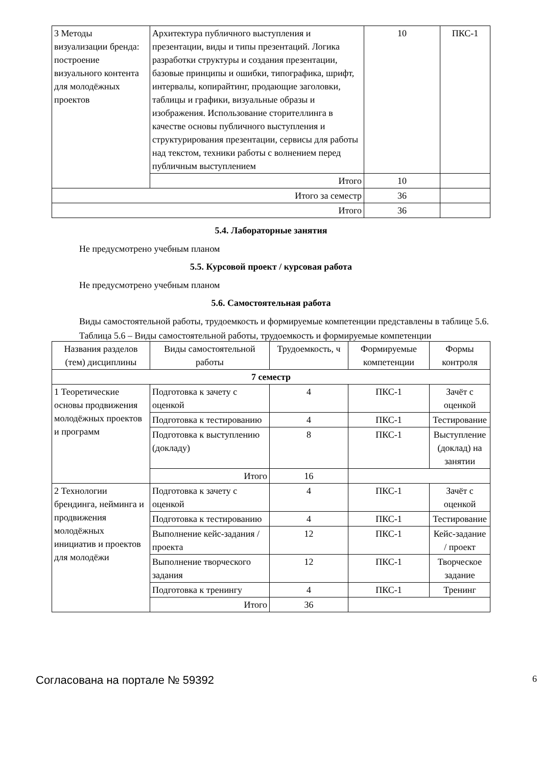| 3 Методы визуализации бренда: построение визуального контента для молодёжных проектов | Архитектура публичного выступления и презентации, виды и типы презентаций. Логика разработки структуры и создания презентации, базовые принципы и ошибки, типографика, шрифт, интервалы, копирайтинг, продающие заголовки, таблицы и графики, визуальные образы и изображения. Использование сторителлинга в качестве основы публичного выступления и структурирования презентации, сервисы для работы над текстом, техники работы с волнением перед публичным выступлением | 10 | ПКС-1 |
| | Итого | 10 | |
| Итого за семестр | | 36 | |
| Итого | | 36 | |
5.4. Лабораторные занятия
Не предусмотрено учебным планом
5.5. Курсовой проект / курсовая работа
Не предусмотрено учебным планом
5.6. Самостоятельная работа
Виды самостоятельной работы, трудоемкость и формируемые компетенции представлены в таблице 5.6.
Таблица 5.6 – Виды самостоятельной работы, трудоемкость и формируемые компетенции
| Названия разделов (тем) дисциплины | Виды самостоятельной работы | Трудоемкость, ч | Формируемые компетенции | Формы контроля |
| --- | --- | --- | --- | --- |
| 7 семестр | | | | |
| 1 Теоретические основы продвижения молодёжных проектов и программ | Подготовка к зачету с оценкой | 4 | ПКС-1 | Зачёт с оценкой |
| | Подготовка к тестированию | 4 | ПКС-1 | Тестирование |
| | Подготовка к выступлению (докладу) | 8 | ПКС-1 | Выступление (доклад) на занятии |
| | Итого | 16 | | |
| 2 Технологии брендинга, нейминга и продвижения молодёжных инициатив и проектов для молодёжи | Подготовка к зачету с оценкой | 4 | ПКС-1 | Зачёт с оценкой |
| | Подготовка к тестированию | 4 | ПКС-1 | Тестирование |
| | Выполнение кейс-задания / проекта | 12 | ПКС-1 | Кейс-задание / проект |
| | Выполнение творческого задания | 12 | ПКС-1 | Творческое задание |
| | Подготовка к тренингу | 4 | ПКС-1 | Тренинг |
| | Итого | 36 | | |
Согласована на портале № 59392 6